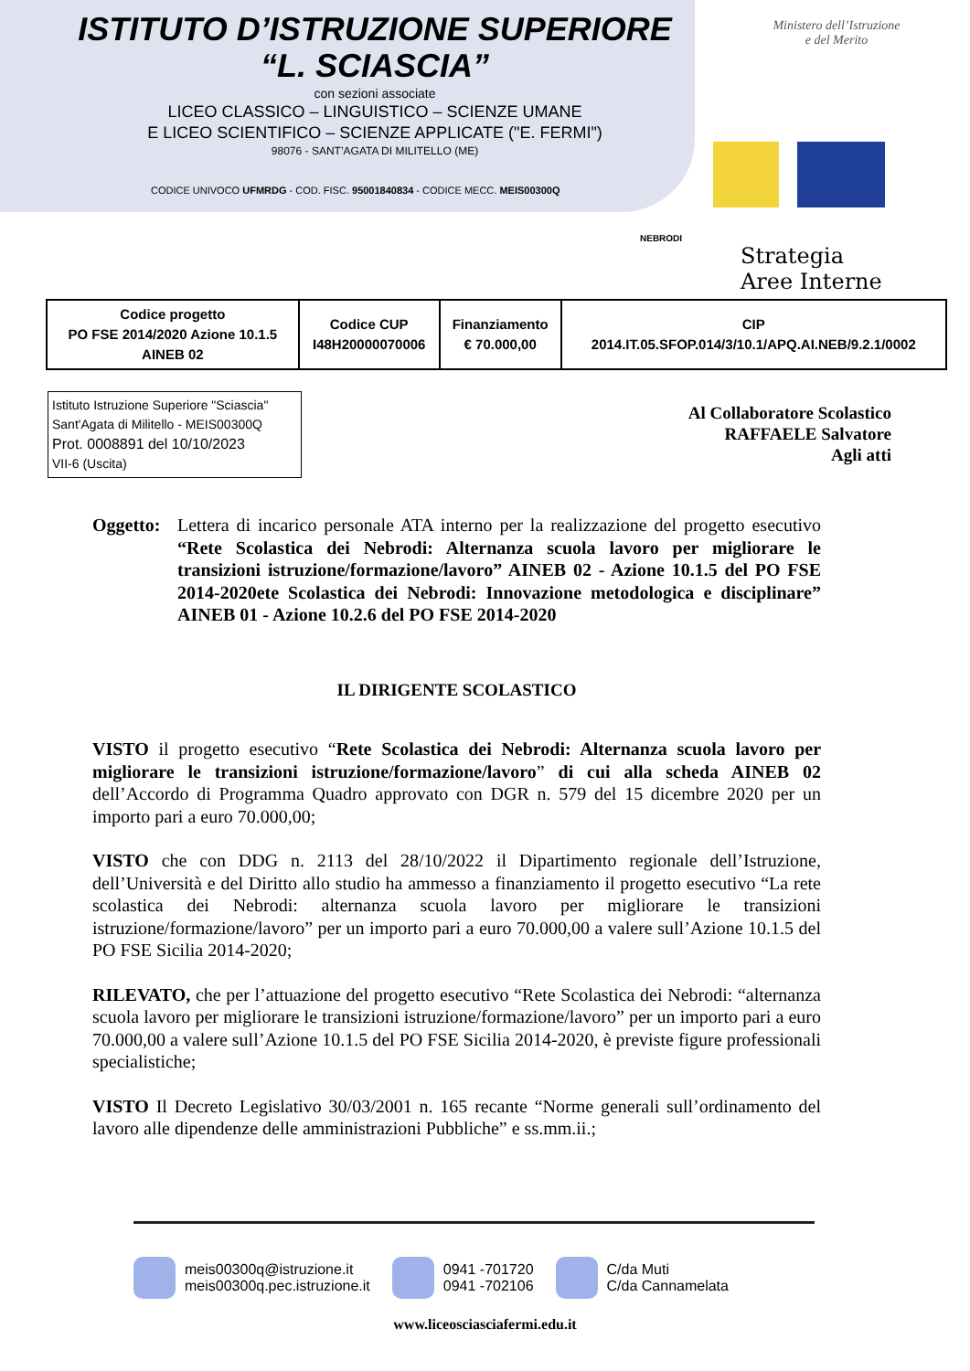ISTITUTO D’ISTRUZIONE SUPERIORE
“L. SCIASCIA”
con sezioni associate
LICEO CLASSICO – LINGUISTICO – SCIENZE UMANE
E LICEO SCIENTIFICO – SCIENZE APPLICATE ("E. FERMI")
98076 - SANT’AGATA DI MILITELLO (ME)
CODICE UNIVOCO UFMRDG - COD. FISC. 95001840834 - CODICE MECC. MEIS00300Q
Ministero dell’Istruzione
e del Merito
NEBRODI
Strategia
Aree Interne
| Codice progetto PO FSE 2014/2020 Azione 10.1.5 AINEB 02 | Codice CUP I48H20000070006 | Finanziamento € 70.000,00 | CIP 2014.IT.05.SFOP.014/3/10.1/APQ.AI.NEB/9.2.1/0002 |
Istituto Istruzione Superiore "Sciascia"
Sant'Agata di Militello - MEIS00300Q
Prot. 0008891 del 10/10/2023
VII-6 (Uscita)
Al Collaboratore Scolastico
RAFFAELE Salvatore
Agli atti
Oggetto:
Lettera di incarico personale ATA interno per la realizzazione del progetto esecutivo “Rete Scolastica dei Nebrodi: Alternanza scuola lavoro per migliorare le transizioni istruzione/formazione/lavoro” AINEB 02 - Azione 10.1.5 del PO FSE 2014-2020ete Scolastica dei Nebrodi: Innovazione metodologica e disciplinare” AINEB 01 - Azione 10.2.6 del PO FSE 2014-2020
IL DIRIGENTE SCOLASTICO
VISTO il progetto esecutivo “Rete Scolastica dei Nebrodi: Alternanza scuola lavoro per migliorare le transizioni istruzione/formazione/lavoro” di cui alla scheda AINEB 02 dell’Accordo di Programma Quadro approvato con DGR n. 579 del 15 dicembre 2020 per un importo pari a euro 70.000,00;
VISTO che con DDG n. 2113 del 28/10/2022 il Dipartimento regionale dell’Istruzione, dell’Università e del Diritto allo studio ha ammesso a finanziamento il progetto esecutivo “La rete scolastica dei Nebrodi: alternanza scuola lavoro per migliorare le transizioni istruzione/formazione/lavoro” per un importo pari a euro 70.000,00 a valere sull’Azione 10.1.5 del PO FSE Sicilia 2014-2020;
RILEVATO, che per l’attuazione del progetto esecutivo “Rete Scolastica dei Nebrodi: “alternanza scuola lavoro per migliorare le transizioni istruzione/formazione/lavoro” per un importo pari a euro 70.000,00 a valere sull’Azione 10.1.5 del PO FSE Sicilia 2014-2020, è previste figure professionali specialistiche;
VISTO Il Decreto Legislativo 30/03/2001 n. 165 recante “Norme generali sull’ordinamento del lavoro alle dipendenze delle amministrazioni Pubbliche” e ss.mm.ii.;
meis00300q@istruzione.it
meis00300q.pec.istruzione.it
0941 -701720
0941 -702106
C/da Muti
C/da Cannamelata
www.liceosciasciafermi.edu.it